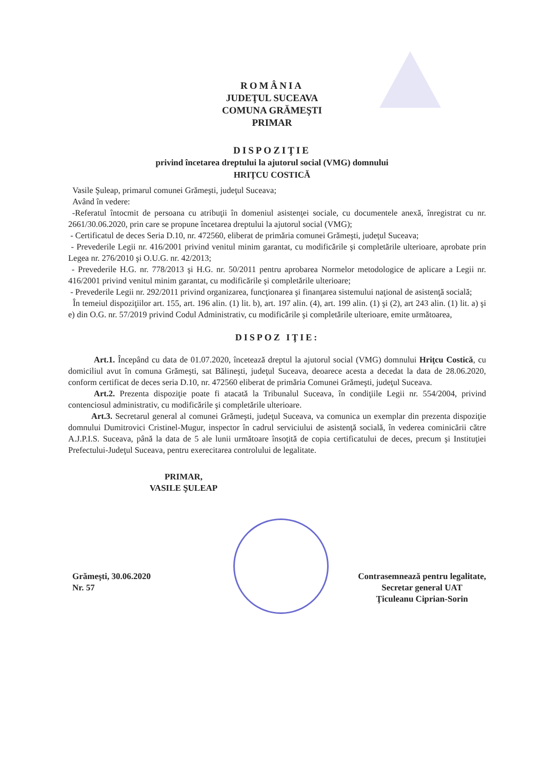ROMÂNIA
JUDEŢUL SUCEAVA
COMUNA GRĂMEŞTI
PRIMAR
DISPOZIŢIE
privind încetarea dreptului la ajutorul social (VMG) domnului
HRIŢCU COSTICĂ
Vasile Şuleap, primarul comunei Grămeşti, judeţul Suceava;
Având în vedere:
-Referatul întocmit de persoana cu atribuţii în domeniul asistenţei sociale, cu documentele anexă, înregistrat cu nr. 2661/30.06.2020, prin care se propune încetarea dreptului la ajutorul social (VMG);
- Certificatul de deces Seria D.10, nr. 472560, eliberat de primăria comunei Grămeşti, judeţul Suceava;
- Prevederile Legii nr. 416/2001 privind venitul minim garantat, cu modificările şi completările ulterioare, aprobate prin Legea nr. 276/2010 şi O.U.G. nr. 42/2013;
- Prevederile H.G. nr. 778/2013 şi H.G. nr. 50/2011 pentru aprobarea Normelor metodologice de aplicare a Legii nr. 416/2001 privind venitul minim garantat, cu modificările şi completările ulterioare;
- Prevederile Legii nr. 292/2011 privind organizarea, funcţionarea şi finanţarea sistemului naţional de asistenţă socială;
În temeiul dispoziţiilor art. 155, art. 196 alin. (1) lit. b), art. 197 alin. (4), art. 199 alin. (1) şi (2), art 243 alin. (1) lit. a) şi e) din O.G. nr. 57/2019 privind Codul Administrativ, cu modificările şi completările ulterioare, emite următoarea,
DISPOZ IŢIE:
Art.1. Începând cu data de 01.07.2020, încetează dreptul la ajutorul social (VMG) domnului Hriţcu Costică, cu domiciliul avut în comuna Grămeşti, sat Bălineşti, judeţul Suceava, deoarece acesta a decedat la data de 28.06.2020, conform certificat de deces seria D.10, nr. 472560 eliberat de primăria Comunei Grămeşti, judeţul Suceava.
Art.2. Prezenta dispoziţie poate fi atacată la Tribunalul Suceava, în condiţiile Legii nr. 554/2004, privind contenciosul administrativ, cu modificările şi completările ulterioare.
Art.3. Secretarul general al comunei Grămeşti, judeţul Suceava, va comunica un exemplar din prezenta dispoziţie domnului Dumitrovici Cristinel-Mugur, inspector în cadrul serviciului de asistenţă socială, în vederea cominicării către A.J.P.I.S. Suceava, până la data de 5 ale lunii următoare însoţită de copia certificatului de deces, precum şi Instituţiei Prefectului-Judeţul Suceava, pentru exerecitarea controlului de legalitate.
PRIMAR,
VASILE ŞULEAP
Grămeşti, 30.06.2020
Nr. 57
Contrasemnează pentru legalitate,
Secretar general UAT
Ţiculeanu Ciprian-Sorin